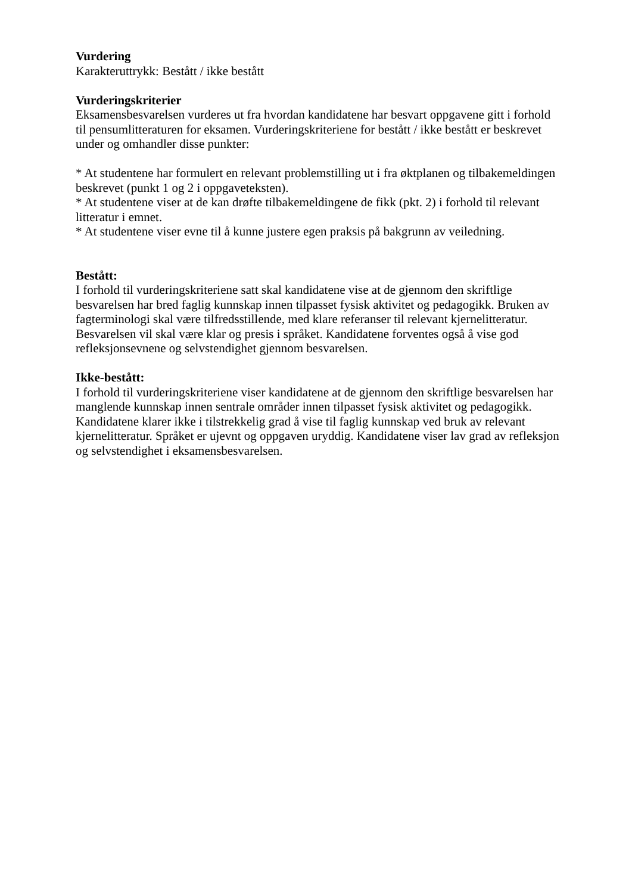Vurdering
Karakteruttrykk: Bestått / ikke bestått
Vurderingskriterier
Eksamensbesvarelsen vurderes ut fra hvordan kandidatene har besvart oppgavene gitt i forhold til pensumlitteraturen for eksamen. Vurderingskriteriene for bestått / ikke bestått er beskrevet under og omhandler disse punkter:
* At studentene har formulert en relevant problemstilling ut i fra øktplanen og tilbakemeldingen beskrevet (punkt 1 og 2 i oppgaveteksten).
* At studentene viser at de kan drøfte tilbakemeldingene de fikk (pkt. 2) i forhold til relevant litteratur i emnet.
* At studentene viser evne til å kunne justere egen praksis på bakgrunn av veiledning.
Bestått:
I forhold til vurderingskriteriene satt skal kandidatene vise at de gjennom den skriftlige besvarelsen har bred faglig kunnskap innen tilpasset fysisk aktivitet og pedagogikk. Bruken av fagterminologi skal være tilfredsstillende, med klare referanser til relevant kjernelitteratur. Besvarelsen vil skal være klar og presis i språket. Kandidatene forventes også å vise god refleksjonsevnene og selvstendighet gjennom besvarelsen.
Ikke-bestått:
I forhold til vurderingskriteriene viser kandidatene at de gjennom den skriftlige besvarelsen har manglende kunnskap innen sentrale områder innen tilpasset fysisk aktivitet og pedagogikk. Kandidatene klarer ikke i tilstrekkelig grad å vise til faglig kunnskap ved bruk av relevant kjernelitteratur. Språket er ujevnt og oppgaven uryddig. Kandidatene viser lav grad av refleksjon og selvstendighet i eksamensbesvarelsen.